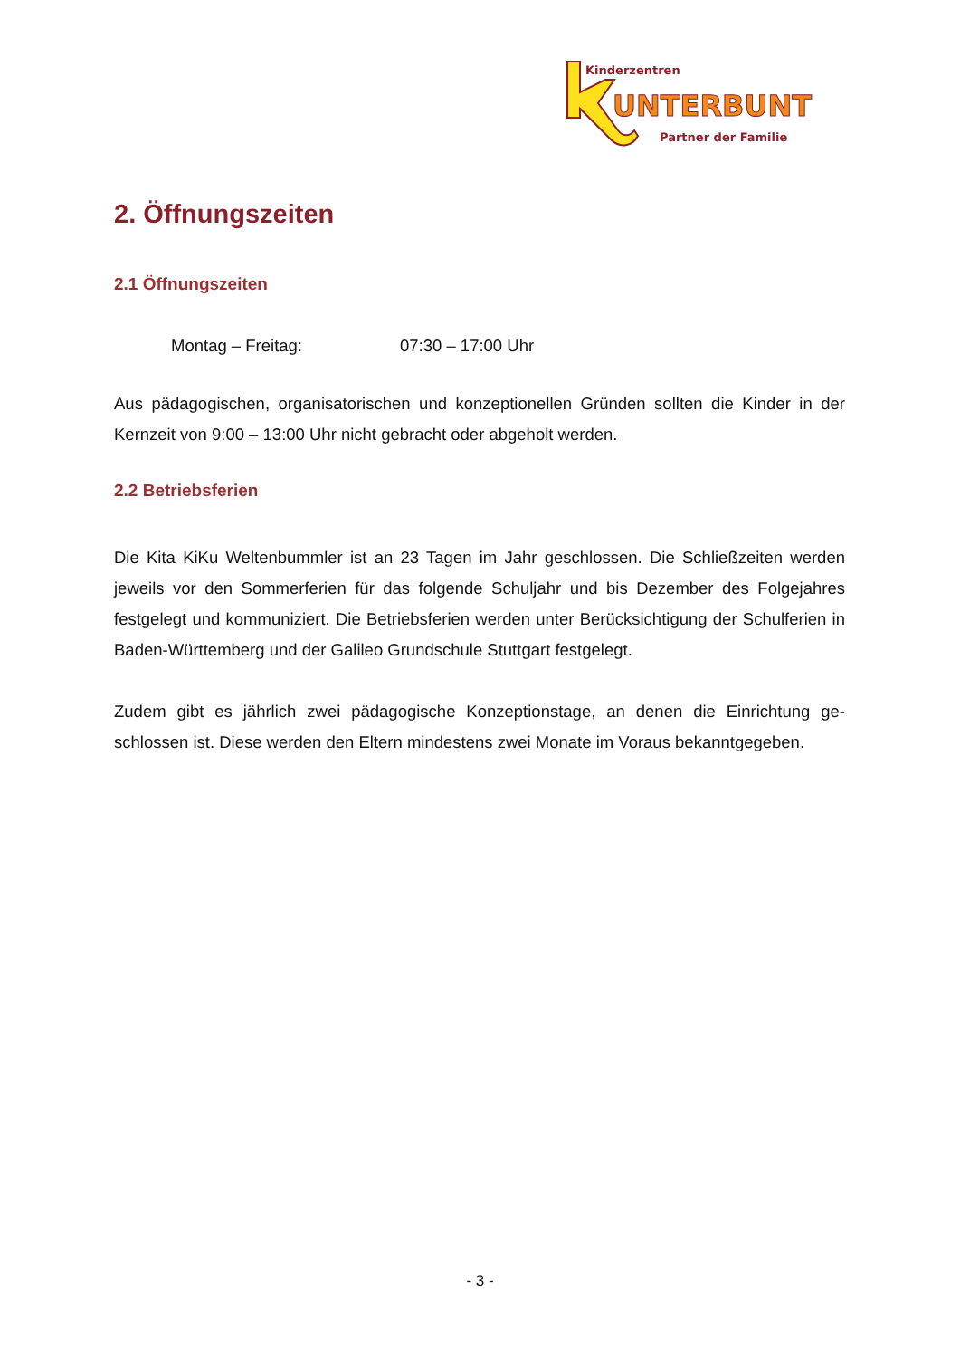Kinderzentren
UNTERBUNT
Partner der Familie
2. Öffnungszeiten
2.1 Öffnungszeiten
Montag – Freitag: 07:30 – 17:00 Uhr
Aus pädagogischen, organisatorischen und konzeptionellen Gründen sollten die Kinder in der Kernzeit von 9:00 – 13:00 Uhr nicht gebracht oder abgeholt werden.
2.2 Betriebsferien
Die Kita KiKu Weltenbummler ist an 23 Tagen im Jahr geschlossen. Die Schließzeiten werden jeweils vor den Sommerferien für das folgende Schuljahr und bis Dezember des Folgejahres festgelegt und kommuniziert. Die Betriebsferien werden unter Berücksichtigung der Schulfe­rien in Baden-Württemberg und der Galileo Grundschule Stuttgart festgelegt.
Zudem gibt es jährlich zwei pädagogische Konzeptionstage, an denen die Einrichtung ge­schlossen ist. Diese werden den Eltern mindestens zwei Monate im Voraus bekanntgegeben.
- 3 -